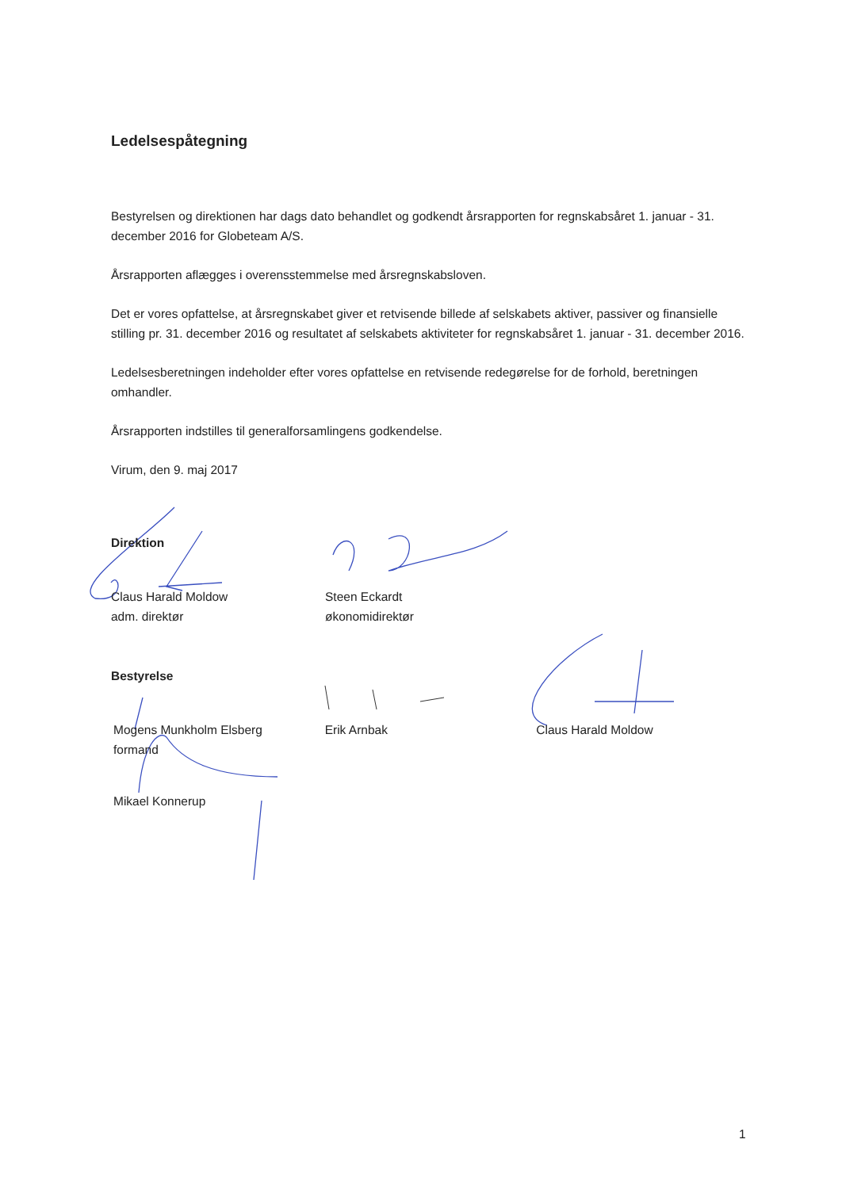Ledelsespåtegning
Bestyrelsen og direktionen har dags dato behandlet og godkendt årsrapporten for regnskabsåret 1. januar - 31. december 2016 for Globeteam A/S.
Årsrapporten aflægges i overensstemmelse med årsregnskabsloven.
Det er vores opfattelse, at årsregnskabet giver et retvisende billede af selskabets aktiver, passiver og finansielle stilling pr. 31. december 2016 og resultatet af selskabets aktiviteter for regnskabsåret 1. januar - 31. december 2016.
Ledelsesberetningen indeholder efter vores opfattelse en retvisende redegørelse for de forhold, beretningen omhandler.
Årsrapporten indstilles til generalforsamlingens godkendelse.
Virum, den 9. maj 2017
Direktion
Claus Harald Moldow
adm. direktør
Steen Eckardt
økonomidirektør
Bestyrelse
Mogens Munkholm Elsberg
formand
Erik Arnbak Claus Harald Moldow
Mikael Konnerup
1